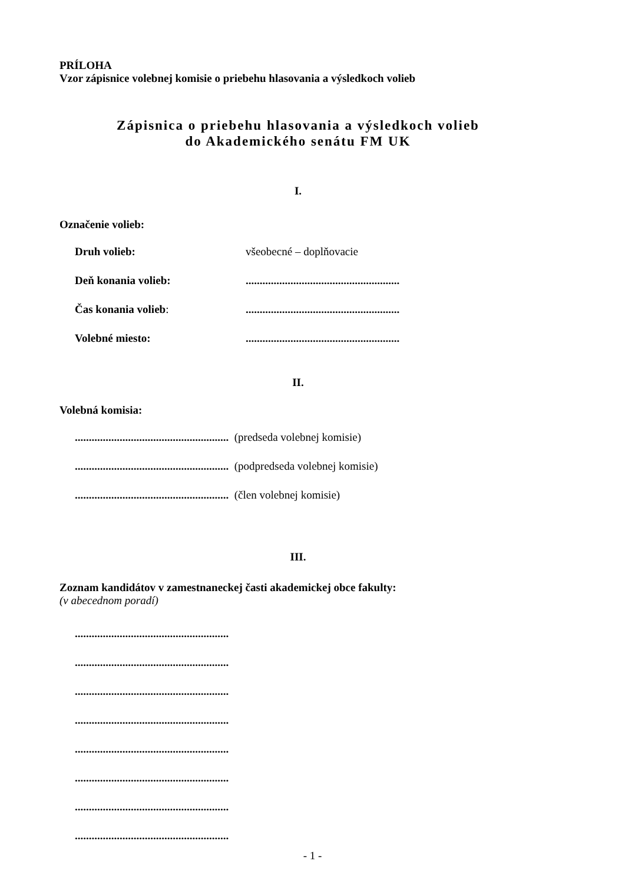PRÍLOHA
Vzor zápisnice volebnej komisie o priebehu hlasovania a výsledkoch volieb
Zápisnica o priebehu hlasovania a výsledkoch volieb
do Akademického senátu FM UK
I.
Označenie volieb:
Druh volieb: všeobecné – doplňovacie
Deň konania volieb:.......................................................
Čas konania volieb:.......................................................
Volebné miesto:.......................................................
II.
Volebná komisia:
....................................................... (predseda volebnej komisie)
....................................................... (podpredseda volebnej komisie)
....................................................... (člen volebnej komisie)
III.
Zoznam kandidátov v zamestnaneckej časti akademickej obce fakulty:
(v abecednom poradí)
.......................................................
.......................................................
.......................................................
.......................................................
.......................................................
.......................................................
.......................................................
.......................................................
- 1 -